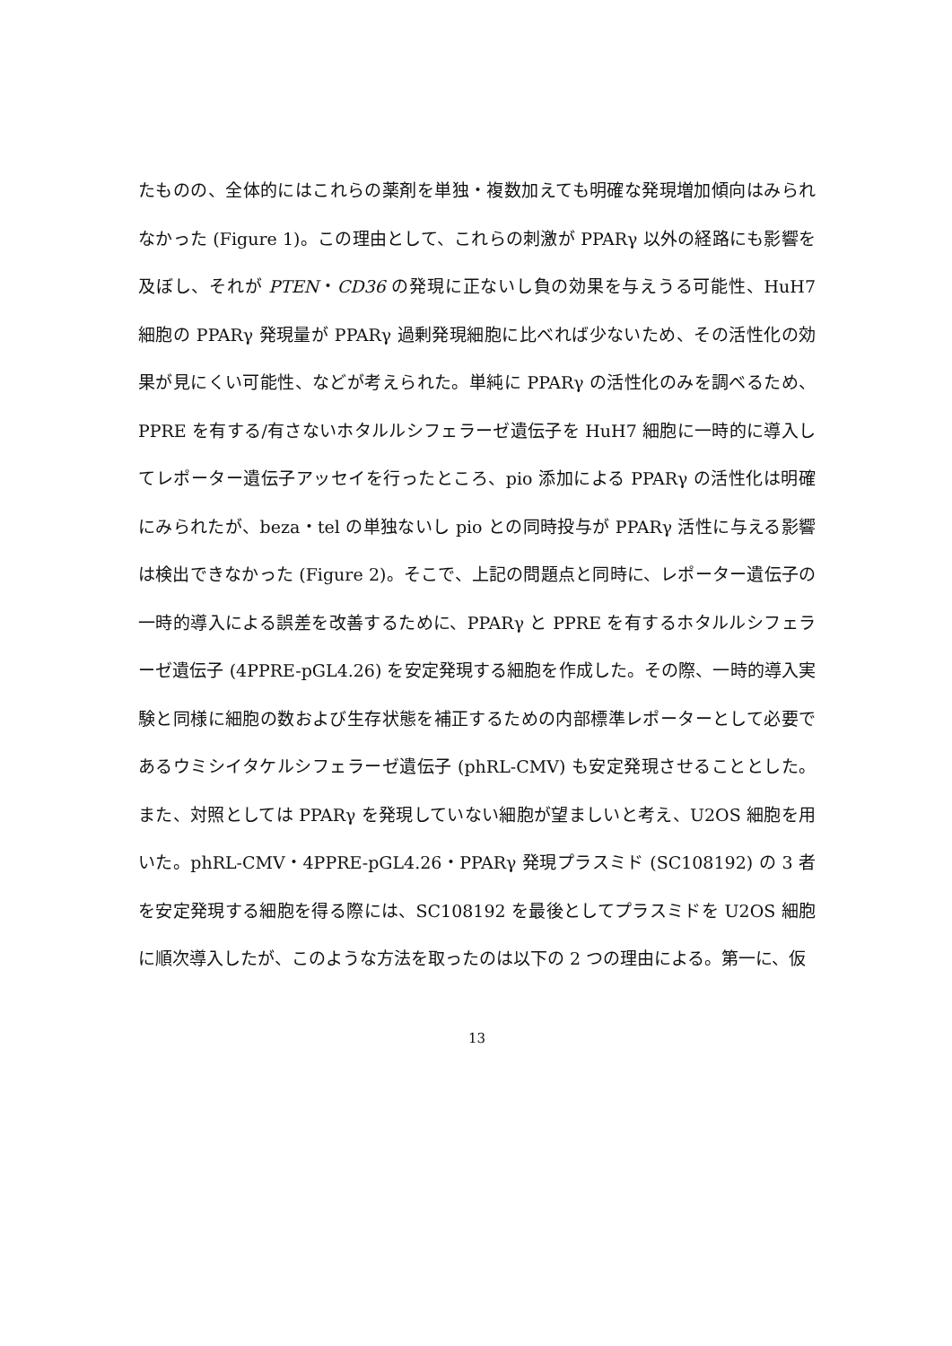たものの、全体的にはこれらの薬剤を単独・複数加えても明確な発現増加傾向はみられなかった (Figure 1)。この理由として、これらの刺激が PPARγ 以外の経路にも影響を及ぼし、それが PTEN・CD36 の発現に正ないし負の効果を与えうる可能性、HuH7 細胞の PPARγ 発現量が PPARγ 過剰発現細胞に比べれば少ないため、その活性化の効果が見にくい可能性、などが考えられた。単純に PPARγ の活性化のみを調べるため、PPRE を有する/有さないホタルルシフェラーゼ遺伝子を HuH7 細胞に一時的に導入してレポーター遺伝子アッセイを行ったところ、pio 添加による PPARγ の活性化は明確にみられたが、beza・tel の単独ないし pio との同時投与が PPARγ 活性に与える影響は検出できなかった (Figure 2)。そこで、上記の問題点と同時に、レポーター遺伝子の一時的導入による誤差を改善するために、PPARγ と PPRE を有するホタルルシフェラーゼ遺伝子 (4PPRE-pGL4.26) を安定発現する細胞を作成した。その際、一時的導入実験と同様に細胞の数および生存状態を補正するための内部標準レポーターとして必要であるウミシイタケルシフェラーゼ遺伝子 (phRL-CMV) も安定発現させることとした。また、対照としては PPARγ を発現していない細胞が望ましいと考え、U2OS 細胞を用いた。phRL-CMV・4PPRE-pGL4.26・PPARγ 発現プラスミド (SC108192) の 3 者を安定発現する細胞を得る際には、SC108192 を最後としてプラスミドを U2OS 細胞に順次導入したが、このような方法を取ったのは以下の 2 つの理由による。第一に、仮
13